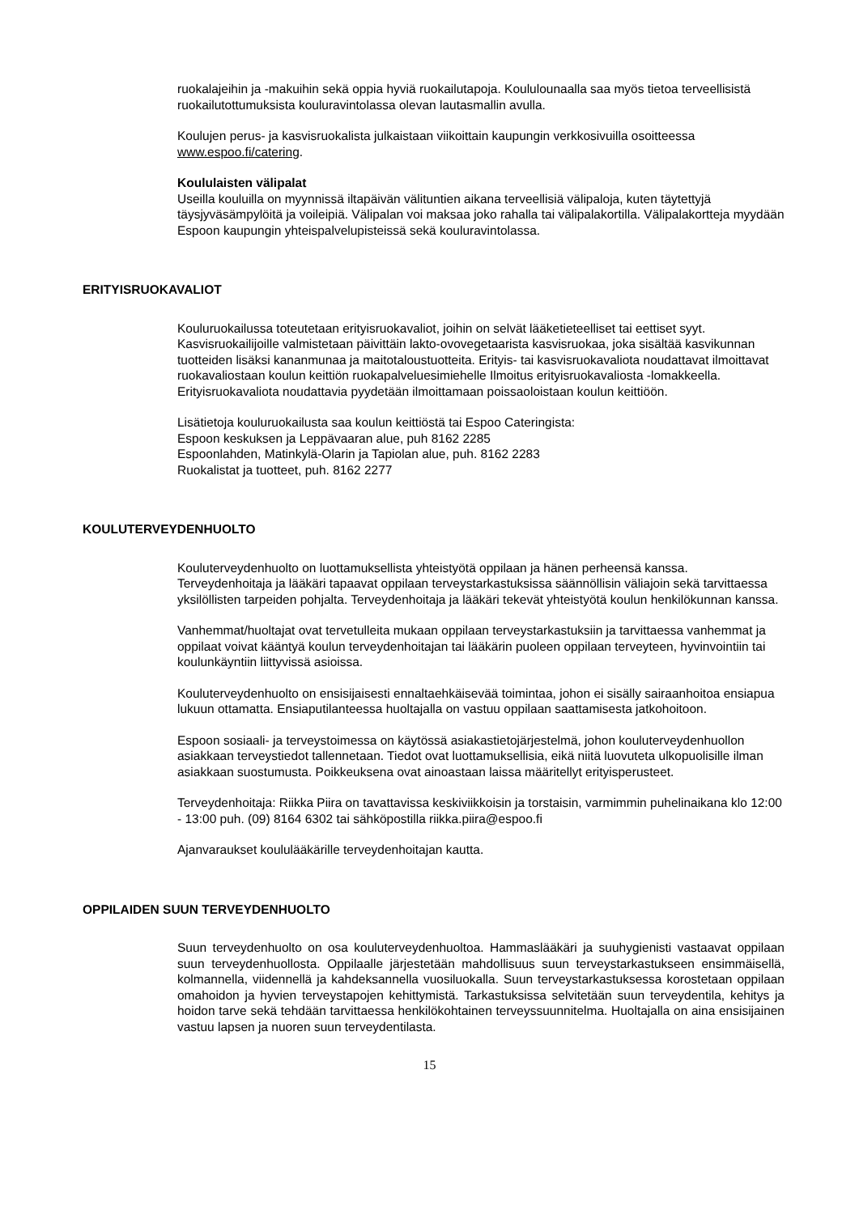ruokalajeihin ja -makuihin sekä oppia hyviä ruokailutapoja. Koululounaalla saa myös tietoa terveellisistä ruokailutottumuksista kouluravintolassa olevan lautasmallin avulla.
Koulujen perus- ja kasvisruokalista julkaistaan viikoittain kaupungin verkkosivuilla osoitteessa www.espoo.fi/catering.
Koululaisten välipalat
Useilla kouluilla on myynnissä iltapäivän välituntien aikana terveellisiä välipaloja, kuten täytettyjä täysjyväsämpylöitä ja voileipiä. Välipalan voi maksaa joko rahalla tai välipalakortilla. Välipalakortteja myydään Espoon kaupungin yhteispalvelupisteissä sekä kouluravintolassa.
ERITYISRUOKAVALIOT
Kouluruokailussa toteutetaan erityisruokavaliot, joihin on selvät lääketieteelliset tai eettiset syyt. Kasvisruokailijoille valmistetaan päivittäin lakto-ovovegetaarista kasvisruokaa, joka sisältää kasvikunnan tuotteiden lisäksi kananmunaa ja maitotaloustuotteita. Erityis- tai kasvisruokavaliota noudattavat ilmoittavat ruokavaliostaan koulun keittiön ruokapalveluesimiehelle Ilmoitus erityisruokavaliosta -lomakkeella. Erityisruokavaliota noudattavia pyydetään ilmoittamaan poissaoloistaan koulun keittiöön.
Lisätietoja kouluruokailusta saa koulun keittiöstä tai Espoo Cateringista:
Espoon keskuksen ja Leppävaaran alue, puh 8162 2285
Espoonlahden, Matinkylä-Olarin ja Tapiolan alue, puh. 8162 2283
Ruokalistat ja tuotteet, puh. 8162 2277
KOULUTERVEYDENHUOLTO
Kouluterveydenhuolto on luottamuksellista yhteistyötä oppilaan ja hänen perheensä kanssa. Terveydenhoitaja ja lääkäri tapaavat oppilaan terveystarkastuksissa säännöllisin väliajoin sekä tarvittaessa yksilöllisten tarpeiden pohjalta. Terveydenhoitaja ja lääkäri tekevät yhteistyötä koulun henkilökunnan kanssa.
Vanhemmat/huoltajat ovat tervetulleita mukaan oppilaan terveystarkastuksiin ja tarvittaessa vanhemmat ja oppilaat voivat kääntyä koulun terveydenhoitajan tai lääkärin puoleen oppilaan terveyteen, hyvinvointiin tai koulunkäyntiin liittyvissä asioissa.
Kouluterveydenhuolto on ensisijaisesti ennaltaehkäisevää toimintaa, johon ei sisälly sairaanhoitoa ensiapua lukuun ottamatta. Ensiaputilanteessa huoltajalla on vastuu oppilaan saattamisesta jatkohoitoon.
Espoon sosiaali- ja terveystoimessa on käytössä asiakastietojärjestelmä, johon kouluterveydenhuollon asiakkaan terveystiedot tallennetaan. Tiedot ovat luottamuksellisia, eikä niitä luovuteta ulkopuolisille ilman asiakkaan suostumusta. Poikkeuksena ovat ainoastaan laissa määritellyt erityisperusteet.
Terveydenhoitaja: Riikka Piira on tavattavissa keskiviikkoisin ja torstaisin, varmimmin puhelinaikana klo 12:00 - 13:00 puh. (09) 8164 6302 tai sähköpostilla riikka.piira@espoo.fi
Ajanvaraukset koululääkärille terveydenhoitajan kautta.
OPPILAIDEN SUUN TERVEYDENHUOLTO
Suun terveydenhuolto on osa kouluterveydenhuoltoa. Hammaslääkäri ja suuhygienisti vastaavat oppilaan suun terveydenhuollosta. Oppilaalle järjestetään mahdollisuus suun terveystarkastukseen ensimmäisellä, kolmannella, viidennellä ja kahdeksannella vuosiluokalla. Suun terveystarkastuksessa korostetaan oppilaan omahoidon ja hyvien terveystapojen kehittymistä. Tarkastuksissa selvitetään suun terveydentila, kehitys ja hoidon tarve sekä tehdään tarvittaessa henkilökohtainen terveyssuunnitelma. Huoltajalla on aina ensisijainen vastuu lapsen ja nuoren suun terveydentilasta.
15